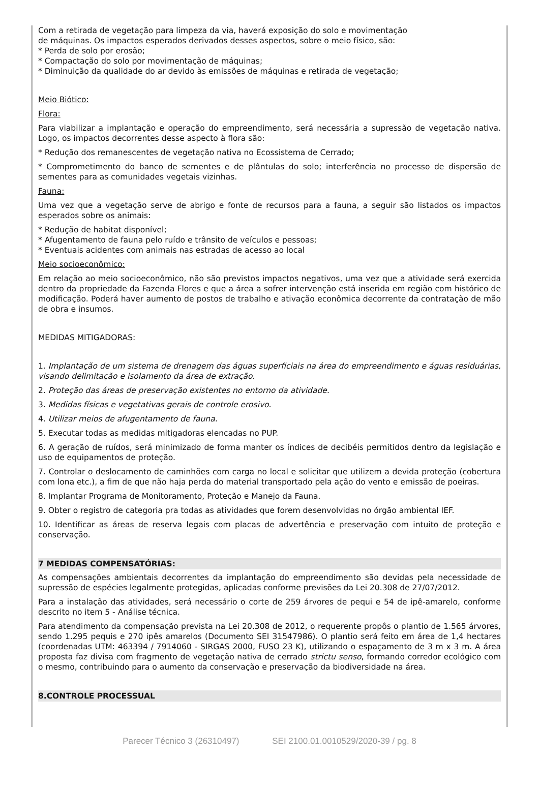Com a retirada de vegetação para limpeza da via, haverá exposição do solo e movimentação
de máquinas. Os impactos esperados derivados desses aspectos, sobre o meio físico, são:
* Perda de solo por erosão;
* Compactação do solo por movimentação de máquinas;
* Diminuição da qualidade do ar devido às emissões de máquinas e retirada de vegetação;
Meio Biótico:
Flora:
Para viabilizar a implantação e operação do empreendimento, será necessária a supressão de vegetação nativa. Logo, os impactos decorrentes desse aspecto à flora são:
* Redução dos remanescentes de vegetação nativa no Ecossistema de Cerrado;
* Comprometimento do banco de sementes e de plântulas do solo; interferência no processo de dispersão de sementes para as comunidades vegetais vizinhas.
Fauna:
Uma vez que a vegetação serve de abrigo e fonte de recursos para a fauna, a seguir são listados os impactos esperados sobre os animais:
* Redução de habitat disponível;
* Afugentamento de fauna pelo ruído e trânsito de veículos e pessoas;
* Eventuais acidentes com animais nas estradas de acesso ao local
Meio socioeconômico:
Em relação ao meio socioeconômico, não são previstos impactos negativos, uma vez que a atividade será exercida dentro da propriedade da Fazenda Flores e que a área a sofrer intervenção está inserida em região com histórico de modificação. Poderá haver aumento de postos de trabalho e ativação econômica decorrente da contratação de mão de obra e insumos.
MEDIDAS MITIGADORAS:
1. Implantação de um sistema de drenagem das águas superficiais na área do empreendimento e águas residuárias, visando delimitação e isolamento da área de extração.
2. Proteção das áreas de preservação existentes no entorno da atividade.
3. Medidas físicas e vegetativas gerais de controle erosivo.
4. Utilizar meios de afugentamento de fauna.
5. Executar todas as medidas mitigadoras elencadas no PUP.
6. A geração de ruídos, será minimizado de forma manter os índices de decibéis permitidos dentro da legislação e uso de equipamentos de proteção.
7. Controlar o deslocamento de caminhões com carga no local e solicitar que utilizem a devida proteção (cobertura com lona etc.), a fim de que não haja perda do material transportado pela ação do vento e emissão de poeiras.
8. Implantar Programa de Monitoramento, Proteção e Manejo da Fauna.
9. Obter o registro de categoria pra todas as atividades que forem desenvolvidas no órgão ambiental IEF.
10. Identificar as áreas de reserva legais com placas de advertência e preservação com intuito de proteção e conservação.
7 MEDIDAS COMPENSATÓRIAS:
As compensações ambientais decorrentes da implantação do empreendimento são devidas pela necessidade de supressão de espécies legalmente protegidas, aplicadas conforme previsões da Lei 20.308 de 27/07/2012.
Para a instalação das atividades, será necessário o corte de 259 árvores de pequi e 54 de ipê-amarelo, conforme descrito no item 5 - Análise técnica.
Para atendimento da compensação prevista na Lei 20.308 de 2012, o requerente propôs o plantio de 1.565 árvores, sendo 1.295 pequis e 270 ipês amarelos (Documento SEI 31547986). O plantio será feito em área de 1,4 hectares (coordenadas UTM: 463394 / 7914060 - SIRGAS 2000, FUSO 23 K), utilizando o espaçamento de 3 m x 3 m. A área proposta faz divisa com fragmento de vegetação nativa de cerrado strictu senso, formando corredor ecológico com o mesmo, contribuindo para o aumento da conservação e preservação da biodiversidade na área.
8.CONTROLE PROCESSUAL
Parecer Técnico 3 (26310497) SEI 2100.01.0010529/2020-39 / pg. 8